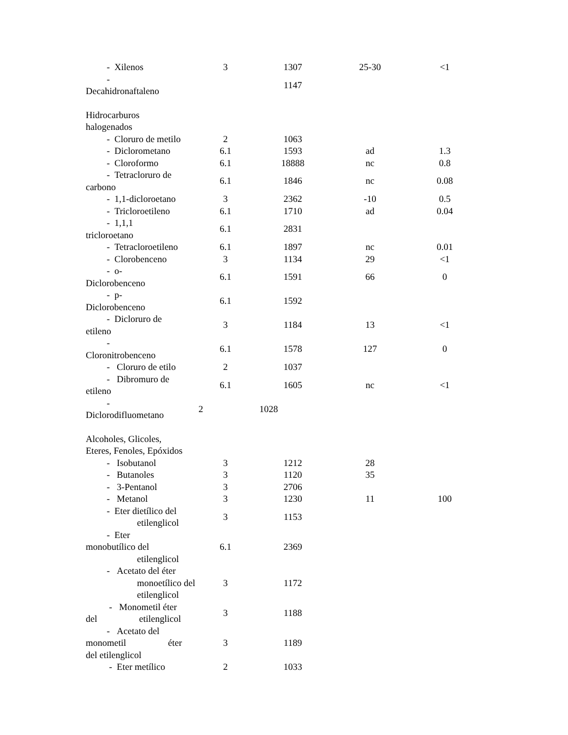| - Xilenos | 3 | 1307 | 25-30 | <1 |
| - Decahidronaftaleno | | 1147 | | |
| Hidrocarburos halogenados | | | | |
| - Cloruro de metilo | 2 | 1063 | | |
| - Diclorometano | 6.1 | 1593 | ad | 1.3 |
| - Cloroformo | 6.1 | 18888 | nc | 0.8 |
| - Tetracloruro de carbono | 6.1 | 1846 | nc | 0.08 |
| - 1,1-dicloroetano | 3 | 2362 | -10 | 0.5 |
| - Tricloroetileno | 6.1 | 1710 | ad | 0.04 |
| - 1,1,1 tricloroetano | 6.1 | 2831 | | |
| - Tetracloroetileno | 6.1 | 1897 | nc | 0.01 |
| - Clorobenceno | 3 | 1134 | 29 | <1 |
| - o- Diclorobenceno | 6.1 | 1591 | 66 | 0 |
| - p- Diclorobenceno | 6.1 | 1592 | | |
| - Dicloruro de etileno | 3 | 1184 | 13 | <1 |
| - Cloronitrobenceno | 6.1 | 1578 | 127 | 0 |
| - Cloruro de etilo | 2 | 1037 | | |
| - Dibromuro de etileno | 6.1 | 1605 | nc | <1 |
| - Diclorodifluometano | 2 | 1028 | | |
| Alcoholes, Glicoles, Eteres, Fenoles, Epóxidos | | | | |
| - Isobutanol | 3 | 1212 | 28 | |
| - Butanoles | 3 | 1120 | 35 | |
| - 3-Pentanol | 3 | 2706 | | |
| - Metanol | 3 | 1230 | 11 | 100 |
| - Eter dietílico del etilenglicol | 3 | 1153 | | |
| - Eter monobutílico del etilenglicol | 6.1 | 2369 | | |
| - Acetato del éter monoetílico del etilenglicol | 3 | 1172 | | |
| - Monometil éter del etilenglicol | 3 | 1188 | | |
| - Acetato del monometil éter del etilenglicol | 3 | 1189 | | |
| - Eter metílico | 2 | 1033 | | |